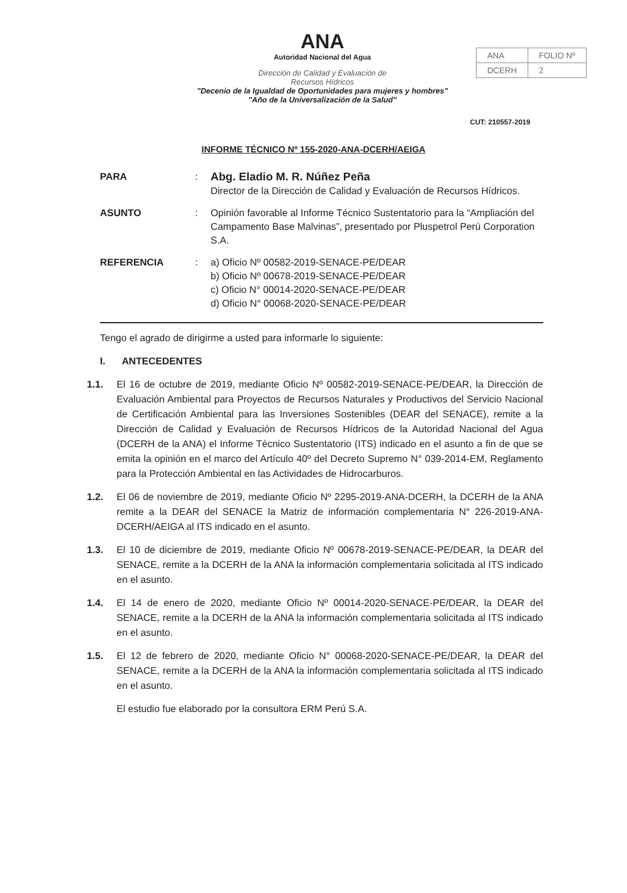ANA
Autoridad Nacional del Agua
Dirección de Calidad y Evaluación de
Recursos Hídricos
"Decenio de la Igualdad de Oportunidades para mujeres y hombres"
"Año de la Universalización de la Salud"
| ANA | FOLIO Nº |
| DCERH | 2 |
CUT: 210557-2019
INFORME TÉCNICO Nº 155-2020-ANA-DCERH/AEIGA
| PARA | : | Abg. Eladio M. R. Núñez Peña Director de la Dirección de Calidad y Evaluación de Recursos Hídricos. |
| ASUNTO | : | Opinión favorable al Informe Técnico Sustentatorio para la “Ampliación del Campamento Base Malvinas”, presentado por Pluspetrol Perú Corporation S.A. |
| REFERENCIA | : | a) Oficio Nº 00582-2019-SENACE-PE/DEAR b) Oficio Nº 00678-2019-SENACE-PE/DEAR c) Oficio N° 00014-2020-SENACE-PE/DEAR d) Oficio N° 00068-2020-SENACE-PE/DEAR |
Tengo el agrado de dirigirme a usted para informarle lo siguiente:
I. ANTECEDENTES
1.1. El 16 de octubre de 2019, mediante Oficio Nº 00582-2019-SENACE-PE/DEAR, la Dirección de Evaluación Ambiental para Proyectos de Recursos Naturales y Productivos del Servicio Nacional de Certificación Ambiental para las Inversiones Sostenibles (DEAR del SENACE), remite a la Dirección de Calidad y Evaluación de Recursos Hídricos de la Autoridad Nacional del Agua (DCERH de la ANA) el Informe Técnico Sustentatorio (ITS) indicado en el asunto a fin de que se emita la opinión en el marco del Artículo 40º del Decreto Supremo N° 039-2014-EM, Reglamento para la Protección Ambiental en las Actividades de Hidrocarburos.
1.2. El 06 de noviembre de 2019, mediante Oficio Nº 2295-2019-ANA-DCERH, la DCERH de la ANA remite a la DEAR del SENACE la Matriz de información complementaria N° 226-2019-ANA-DCERH/AEIGA al ITS indicado en el asunto.
1.3. El 10 de diciembre de 2019, mediante Oficio Nº 00678-2019-SENACE-PE/DEAR, la DEAR del SENACE, remite a la DCERH de la ANA la información complementaria solicitada al ITS indicado en el asunto.
1.4. El 14 de enero de 2020, mediante Oficio Nº 00014-2020-SENACE-PE/DEAR, la DEAR del SENACE, remite a la DCERH de la ANA la información complementaria solicitada al ITS indicado en el asunto.
1.5. El 12 de febrero de 2020, mediante Oficio N° 00068-2020-SENACE-PE/DEAR, la DEAR del SENACE, remite a la DCERH de la ANA la información complementaria solicitada al ITS indicado en el asunto.
El estudio fue elaborado por la consultora ERM Perú S.A.